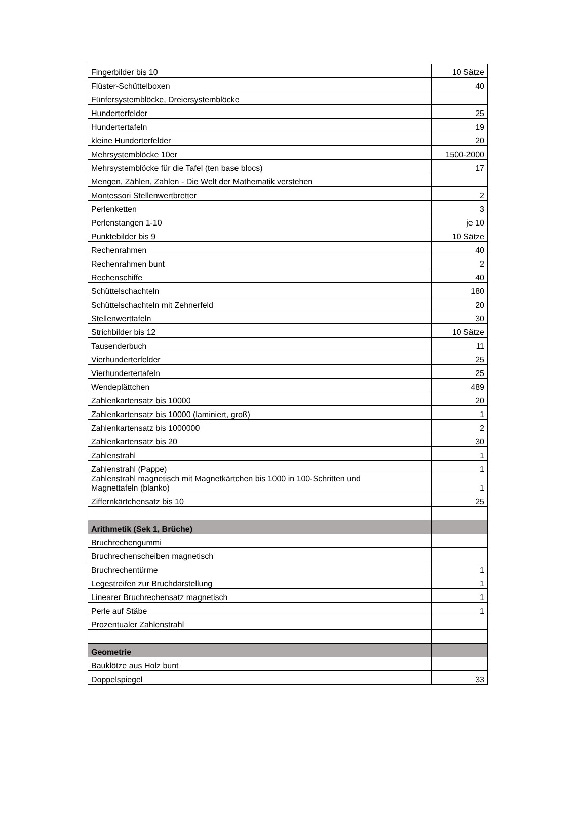| Fingerbilder bis 10 | 10 Sätze |
| Flüster-Schüttelboxen | 40 |
| Fünfersystemblöcke, Dreiersystemblöcke | |
| Hunderterfelder | 25 |
| Hundertertafeln | 19 |
| kleine Hunderterfelder | 20 |
| Mehrsystemblöcke 10er | 1500-2000 |
| Mehrsystemblöcke für die Tafel (ten base blocs) | 17 |
| Mengen, Zählen, Zahlen - Die Welt der Mathematik verstehen | |
| Montessori Stellenwertbretter | 2 |
| Perlenketten | 3 |
| Perlenstangen 1-10 | je 10 |
| Punktebilder bis 9 | 10 Sätze |
| Rechenrahmen | 40 |
| Rechenrahmen bunt | 2 |
| Rechenschiffe | 40 |
| Schüttelschachteln | 180 |
| Schüttelschachteln mit Zehnerfeld | 20 |
| Stellenwerttafeln | 30 |
| Strichbilder bis 12 | 10 Sätze |
| Tausenderbuch | 11 |
| Vierhunderterfelder | 25 |
| Vierhundertertafeln | 25 |
| Wendeplättchen | 489 |
| Zahlenkartensatz bis 10000 | 20 |
| Zahlenkartensatz bis 10000 (laminiert, groß) | 1 |
| Zahlenkartensatz bis 1000000 | 2 |
| Zahlenkartensatz bis 20 | 30 |
| Zahlenstrahl | 1 |
| Zahlenstrahl (Pappe) | 1 |
| Zahlenstrahl magnetisch mit Magnetkärtchen bis 1000 in 100-Schritten und Magnettafeln (blanko) | 1 |
| Ziffernkärtchensatz bis 10 | 25 |
| Arithmetik (Sek 1, Brüche) | |
| Bruchrechengummi | |
| Bruchrechenscheiben magnetisch | |
| Bruchrechentürme | 1 |
| Legestreifen zur Bruchdarstellung | 1 |
| Linearer Bruchrechensatz magnetisch | 1 |
| Perle auf Stäbe | 1 |
| Prozentualer Zahlenstrahl | |
| Geometrie | |
| Bauklötze aus Holz bunt | |
| Doppelspiegel | 33 |